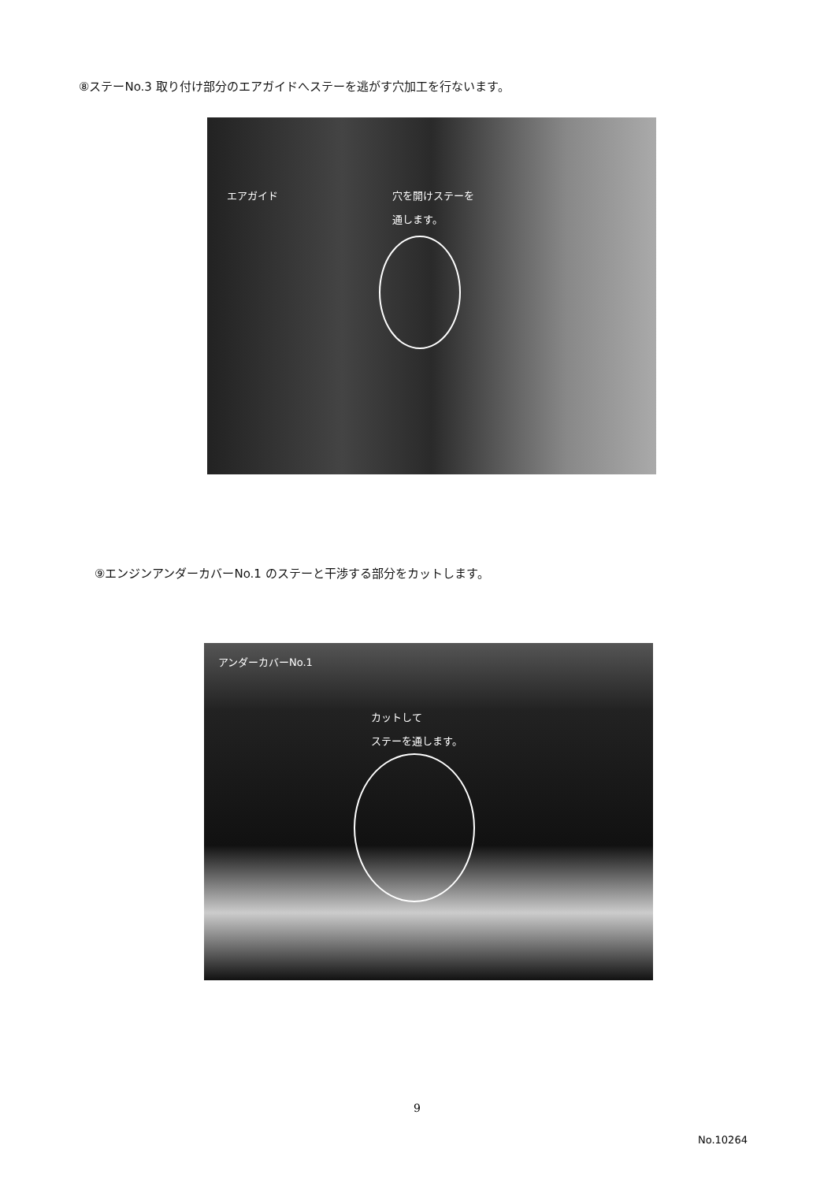⑧ステーNo.3 取り付け部分のエアガイドへステーを逃がす穴加工を行ないます。
エアガイド
穴を開けステーを
通します。
⑨エンジンアンダーカバーNo.1 のステーと干渉する部分をカットします。
アンダーカバーNo.1
カットして
ステーを通します。
9
No.10264